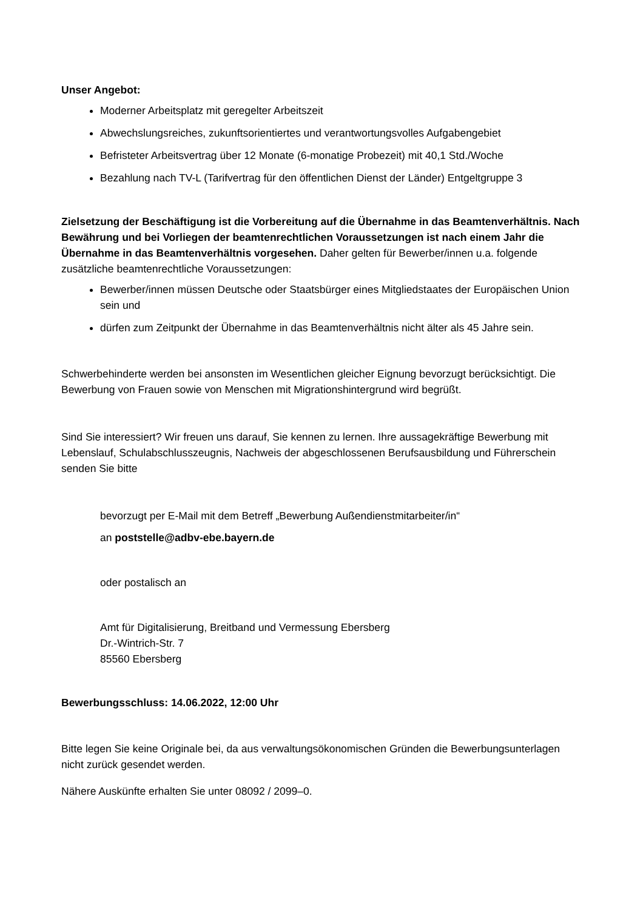Unser Angebot:
Moderner Arbeitsplatz mit geregelter Arbeitszeit
Abwechslungsreiches, zukunftsorientiertes und verantwortungsvolles Aufgabengebiet
Befristeter Arbeitsvertrag über 12 Monate (6-monatige Probezeit) mit 40,1 Std./Woche
Bezahlung nach TV-L (Tarifvertrag für den öffentlichen Dienst der Länder) Entgeltgruppe 3
Zielsetzung der Beschäftigung ist die Vorbereitung auf die Übernahme in das Beamtenverhältnis. Nach Bewährung und bei Vorliegen der beamtenrechtlichen Voraussetzungen ist nach einem Jahr die Übernahme in das Beamtenverhältnis vorgesehen. Daher gelten für Bewerber/innen u.a. folgende zusätzliche beamtenrechtliche Voraussetzungen:
Bewerber/innen müssen Deutsche oder Staatsbürger eines Mitgliedstaates der Europäischen Union sein und
dürfen zum Zeitpunkt der Übernahme in das Beamtenverhältnis nicht älter als 45 Jahre sein.
Schwerbehinderte werden bei ansonsten im Wesentlichen gleicher Eignung bevorzugt berücksichtigt. Die Bewerbung von Frauen sowie von Menschen mit Migrationshintergrund wird begrüßt.
Sind Sie interessiert? Wir freuen uns darauf, Sie kennen zu lernen. Ihre aussagekräftige Bewerbung mit Lebenslauf, Schulabschlusszeugnis, Nachweis der abgeschlossenen Berufsausbildung und Führerschein senden Sie bitte
bevorzugt per E-Mail mit dem Betreff „Bewerbung Außendienstmitarbeiter/in“
an poststelle@adbv-ebe.bayern.de
oder postalisch an
Amt für Digitalisierung, Breitband und Vermessung Ebersberg
Dr.-Wintrich-Str. 7
85560 Ebersberg
Bewerbungsschluss: 14.06.2022, 12:00 Uhr
Bitte legen Sie keine Originale bei, da aus verwaltungsökonomischen Gründen die Bewerbungsunterlagen nicht zurück gesendet werden.
Nähere Auskünfte erhalten Sie unter 08092 / 2099–0.